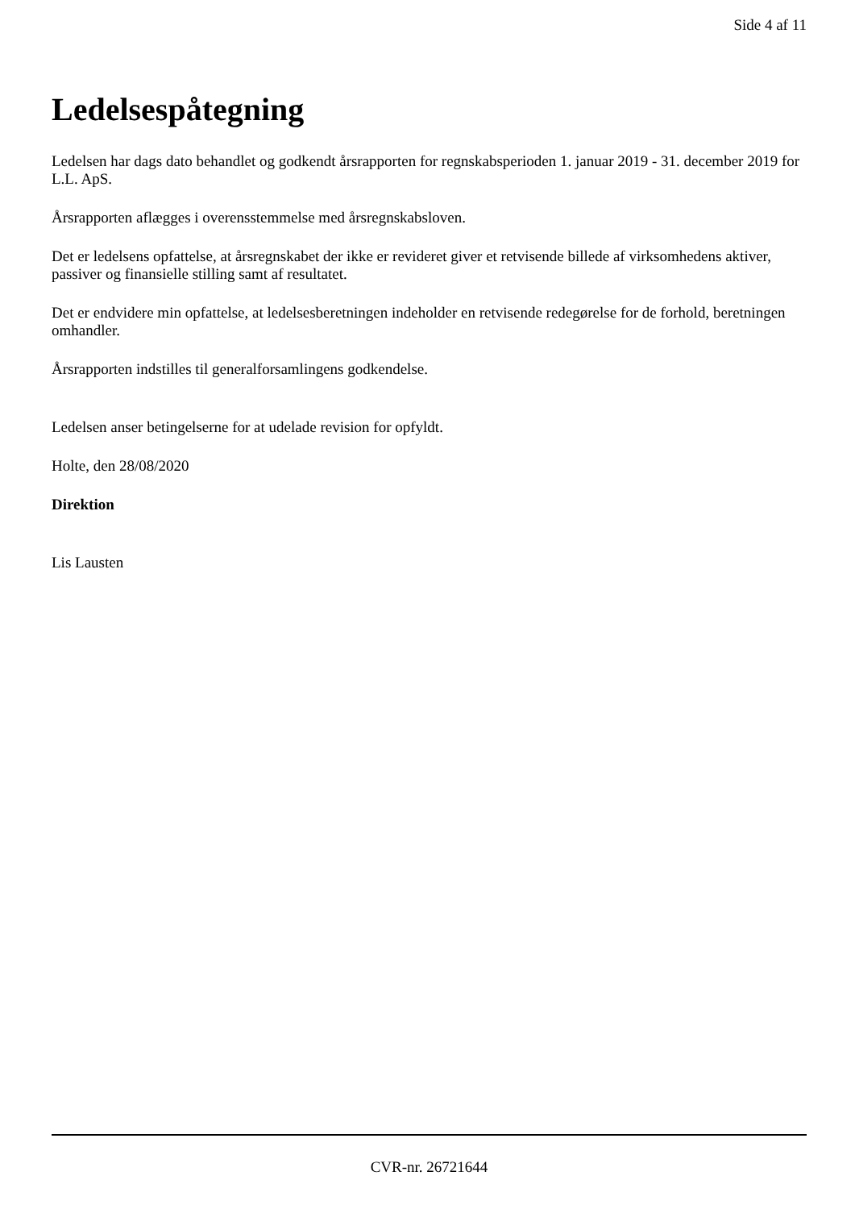Side 4 af 11
Ledelsespåtegning
Ledelsen har dags dato behandlet og godkendt årsrapporten for regnskabsperioden 1. januar 2019 - 31. december 2019 for L.L. ApS.
Årsrapporten aflægges i overensstemmelse med årsregnskabsloven.
Det er ledelsens opfattelse, at årsregnskabet der ikke er revideret giver et retvisende billede af virksomhedens aktiver, passiver og finansielle stilling samt af resultatet.
Det er endvidere min opfattelse, at ledelsesberetningen indeholder en retvisende redegørelse for de forhold, beretningen omhandler.
Årsrapporten indstilles til generalforsamlingens godkendelse.
Ledelsen anser betingelserne for at udelade revision for opfyldt.
Holte, den 28/08/2020
Direktion
Lis Lausten
CVR-nr. 26721644